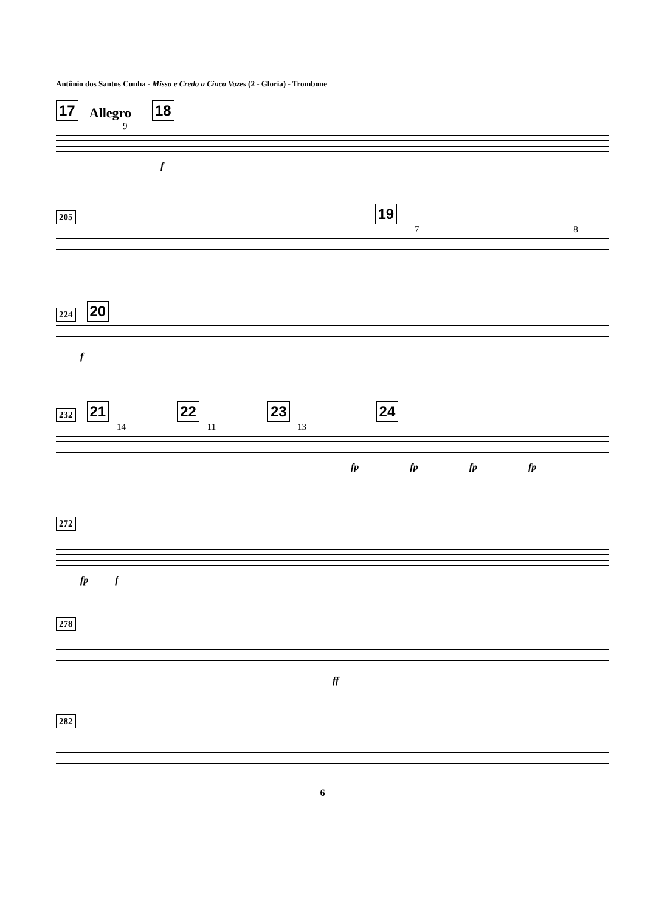Antônio dos Santos Cunha - Missa e Credo a Cinco Vozes (2 - Gloria) - Trombone
17 Allegro 18
9
f
205 19
7 8
224 20
f
232 21 22 23 24
14 11 13
fp fp fp fp
272
fp f
278
ff
282
6